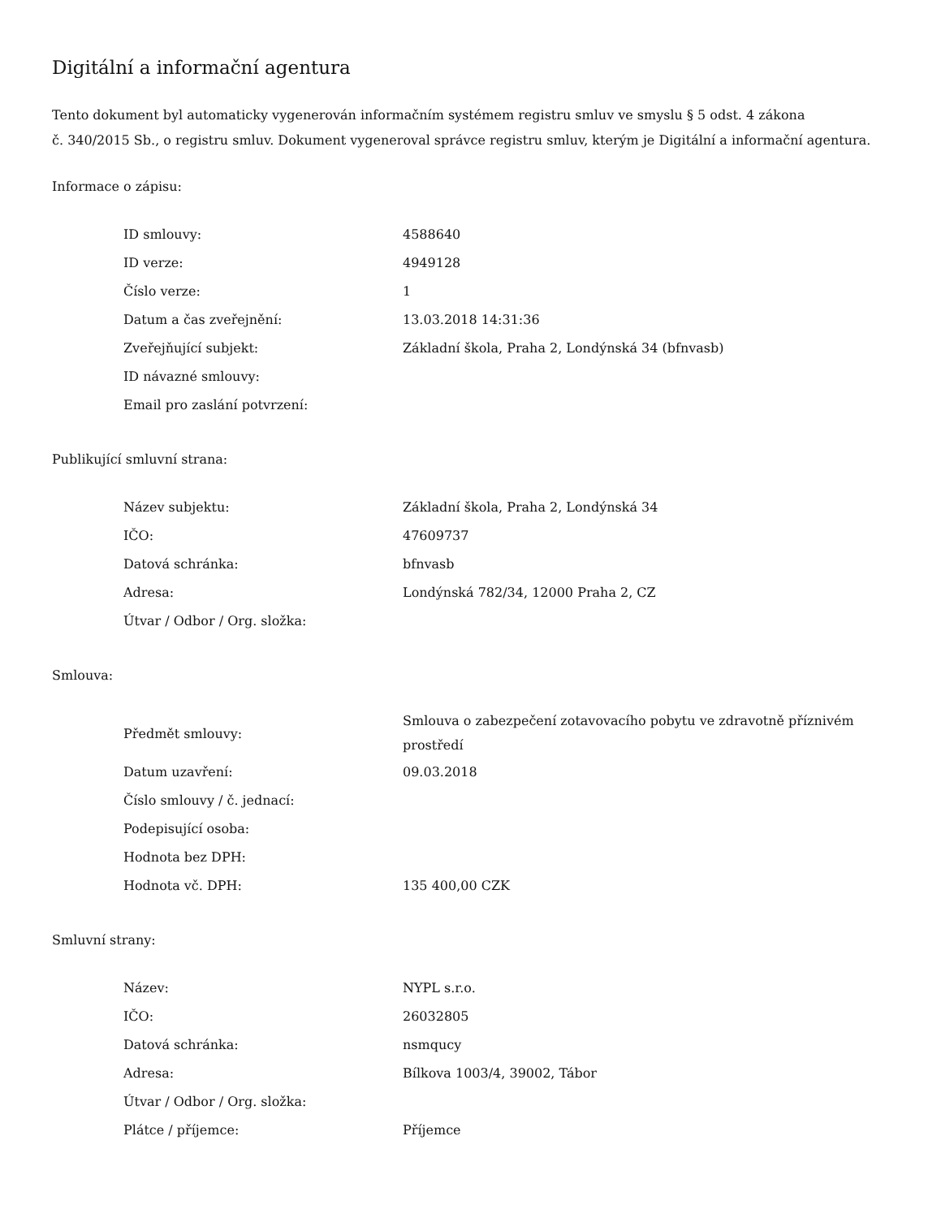Digitální a informační agentura
Tento dokument byl automaticky vygenerován informačním systémem registru smluv ve smyslu § 5 odst. 4 zákona
č. 340/2015 Sb., o registru smluv. Dokument vygeneroval správce registru smluv, kterým je Digitální a informační agentura.
Informace o zápisu:
| ID smlouvy: | 4588640 |
| ID verze: | 4949128 |
| Číslo verze: | 1 |
| Datum a čas zveřejnění: | 13.03.2018 14:31:36 |
| Zveřejňující subjekt: | Základní škola, Praha 2, Londýnská 34 (bfnvasb) |
| ID návazné smlouvy: | |
| Email pro zaslání potvrzení: | |
Publikující smluvní strana:
| Název subjektu: | Základní škola, Praha 2, Londýnská 34 |
| IČO: | 47609737 |
| Datová schránka: | bfnvasb |
| Adresa: | Londýnská 782/34, 12000 Praha 2, CZ |
| Útvar / Odbor / Org. složka: | |
Smlouva:
| Předmět smlouvy: | Smlouva o zabezpečení zotavovacího pobytu ve zdravotně příznivém prostředí |
| Datum uzavření: | 09.03.2018 |
| Číslo smlouvy / č. jednací: | |
| Podepisující osoba: | |
| Hodnota bez DPH: | |
| Hodnota vč. DPH: | 135 400,00 CZK |
Smluvní strany:
| Název: | NYPL s.r.o. |
| IČO: | 26032805 |
| Datová schránka: | nsmqucy |
| Adresa: | Bílkova 1003/4, 39002, Tábor |
| Útvar / Odbor / Org. složka: | |
| Plátce / příjemce: | Příjemce |